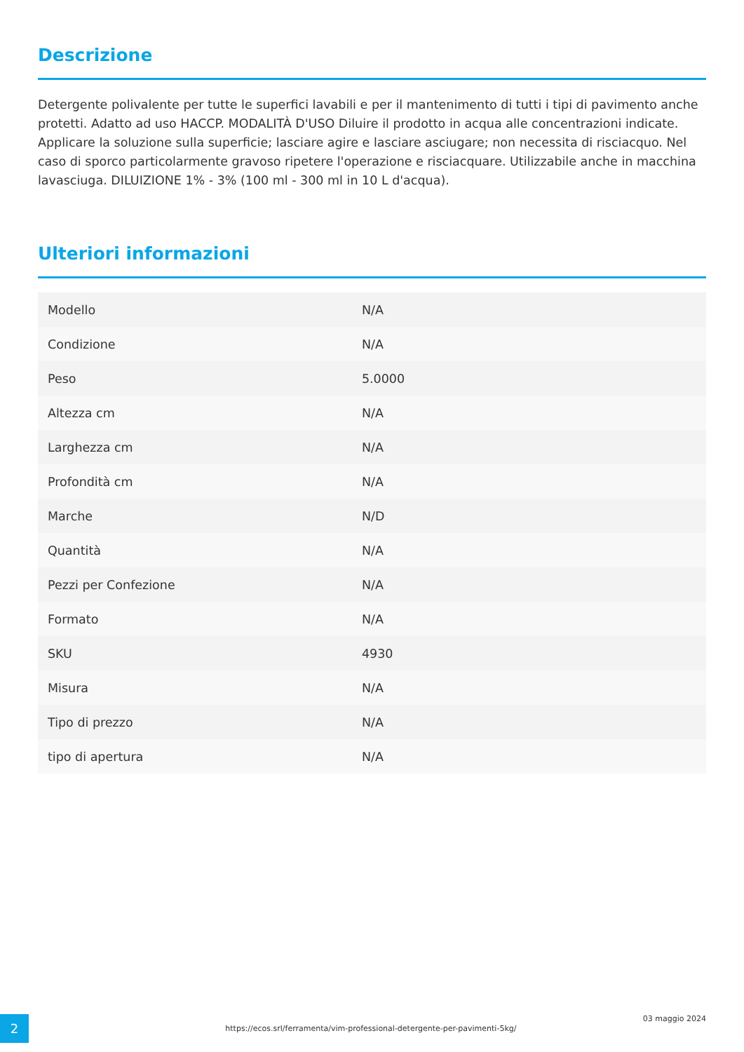Descrizione
Detergente polivalente per tutte le superfici lavabili e per il mantenimento di tutti i tipi di pavimento anche protetti. Adatto ad uso HACCP. MODALITÀ D'USO Diluire il prodotto in acqua alle concentrazioni indicate. Applicare la soluzione sulla superficie; lasciare agire e lasciare asciugare; non necessita di risciacquo. Nel caso di sporco particolarmente gravoso ripetere l'operazione e risciacquare. Utilizzabile anche in macchina lavasciuga. DILUIZIONE 1% - 3% (100 ml - 300 ml in 10 L d'acqua).
Ulteriori informazioni
| Modello | N/A |
| Condizione | N/A |
| Peso | 5.0000 |
| Altezza cm | N/A |
| Larghezza cm | N/A |
| Profondità cm | N/A |
| Marche | N/D |
| Quantità | N/A |
| Pezzi per Confezione | N/A |
| Formato | N/A |
| SKU | 4930 |
| Misura | N/A |
| Tipo di prezzo | N/A |
| tipo di apertura | N/A |
2
https://ecos.srl/ferramenta/vim-professional-detergente-per-pavimenti-5kg/
03 maggio 2024